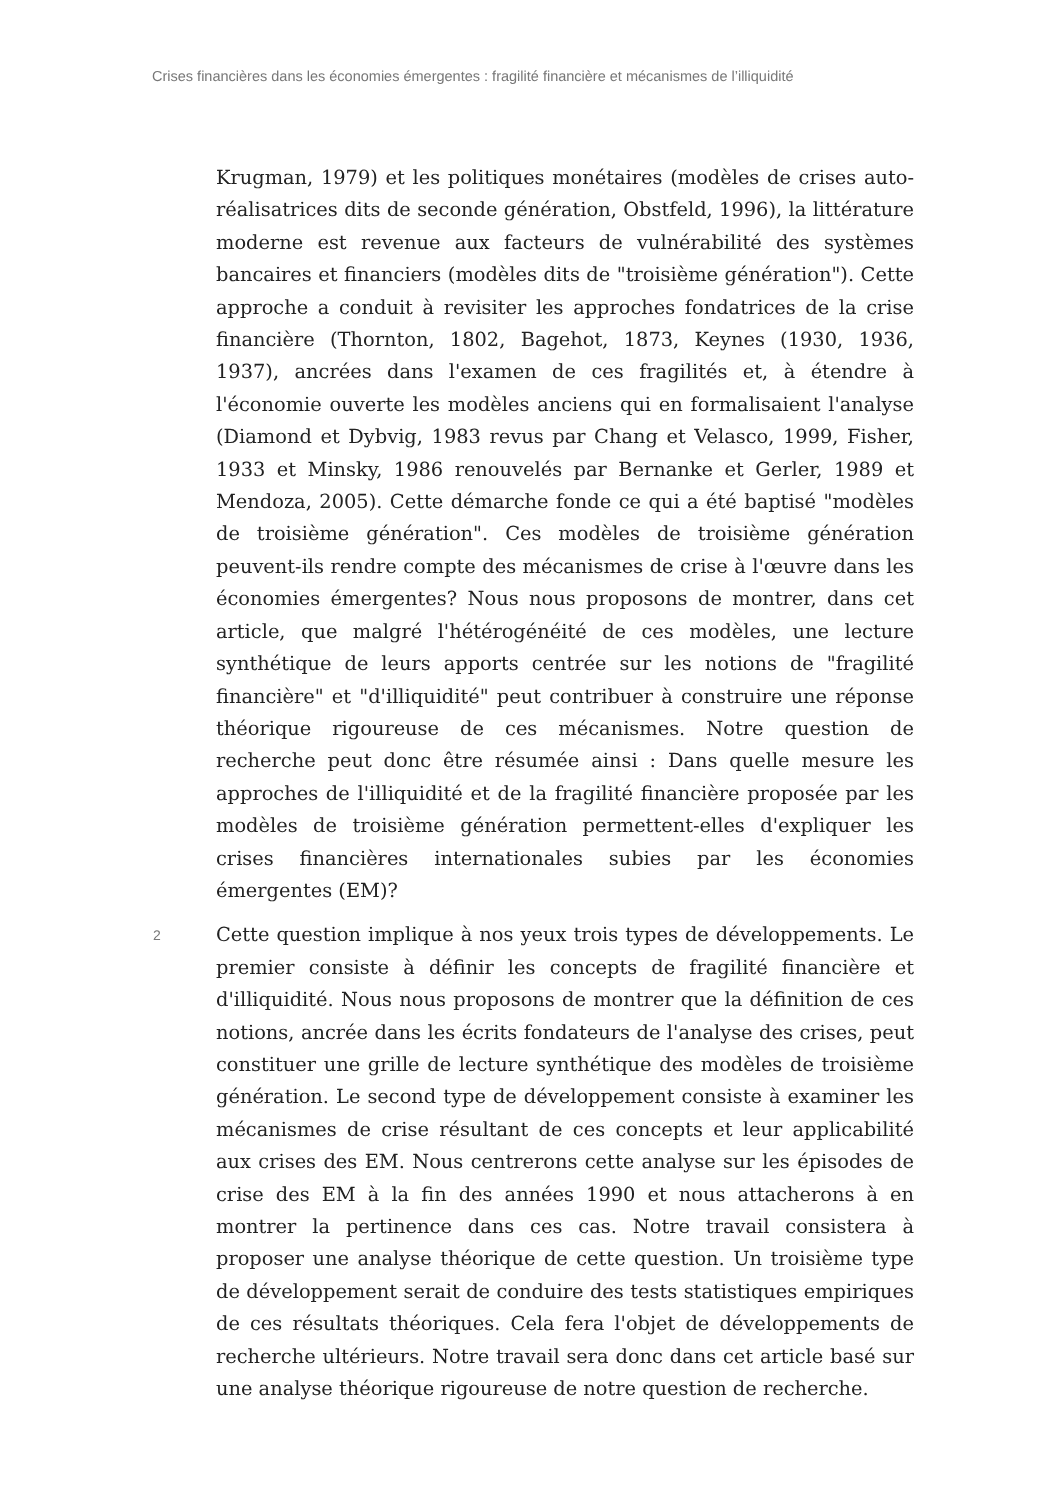Crises financières dans les économies émergentes : fragilité financière et mécanismes de l’illiquidité
Krugman, 1979) et les politiques monétaires (modèles de crises auto-réalisatrices dits de seconde génération, Obstfeld, 1996), la littérature moderne est revenue aux facteurs de vulnérabilité des systèmes bancaires et financiers (modèles dits de "troisième génération"). Cette approche a conduit à revisiter les approches fondatrices de la crise financière (Thornton, 1802, Bagehot, 1873, Keynes (1930, 1936, 1937), ancrées dans l'examen de ces fragilités et, à étendre à l'économie ouverte les modèles anciens qui en formalisaient l'analyse (Diamond et Dybvig, 1983 revus par Chang et Velasco, 1999, Fisher, 1933 et Minsky, 1986 renouvelés par Bernanke et Gerler, 1989 et Mendoza, 2005). Cette démarche fonde ce qui a été baptisé "modèles de troisième génération". Ces modèles de troisième génération peuvent-ils rendre compte des mécanismes de crise à l'œuvre dans les économies émergentes? Nous nous proposons de montrer, dans cet article, que malgré l'hétérogénéité de ces modèles, une lecture synthétique de leurs apports centrée sur les notions de "fragilité financière" et "d'illiquidité" peut contribuer à construire une réponse théorique rigoureuse de ces mécanismes. Notre question de recherche peut donc être résumée ainsi : Dans quelle mesure les approches de l'illiquidité et de la fragilité financière proposée par les modèles de troisième génération permettent-elles d'expliquer les crises financières internationales subies par les économies émergentes (EM)?
2
Cette question implique à nos yeux trois types de développements. Le premier consiste à définir les concepts de fragilité financière et d'illiquidité. Nous nous proposons de montrer que la définition de ces notions, ancrée dans les écrits fondateurs de l'analyse des crises, peut constituer une grille de lecture synthétique des modèles de troisième génération. Le second type de développement consiste à examiner les mécanismes de crise résultant de ces concepts et leur applicabilité aux crises des EM. Nous centrerons cette analyse sur les épisodes de crise des EM à la fin des années 1990 et nous attacherons à en montrer la pertinence dans ces cas. Notre travail consistera à proposer une analyse théorique de cette question. Un troisième type de développement serait de conduire des tests statistiques empiriques de ces résultats théoriques. Cela fera l'objet de développements de recherche ultérieurs. Notre travail sera donc dans cet article basé sur une analyse théorique rigoureuse de notre question de recherche.